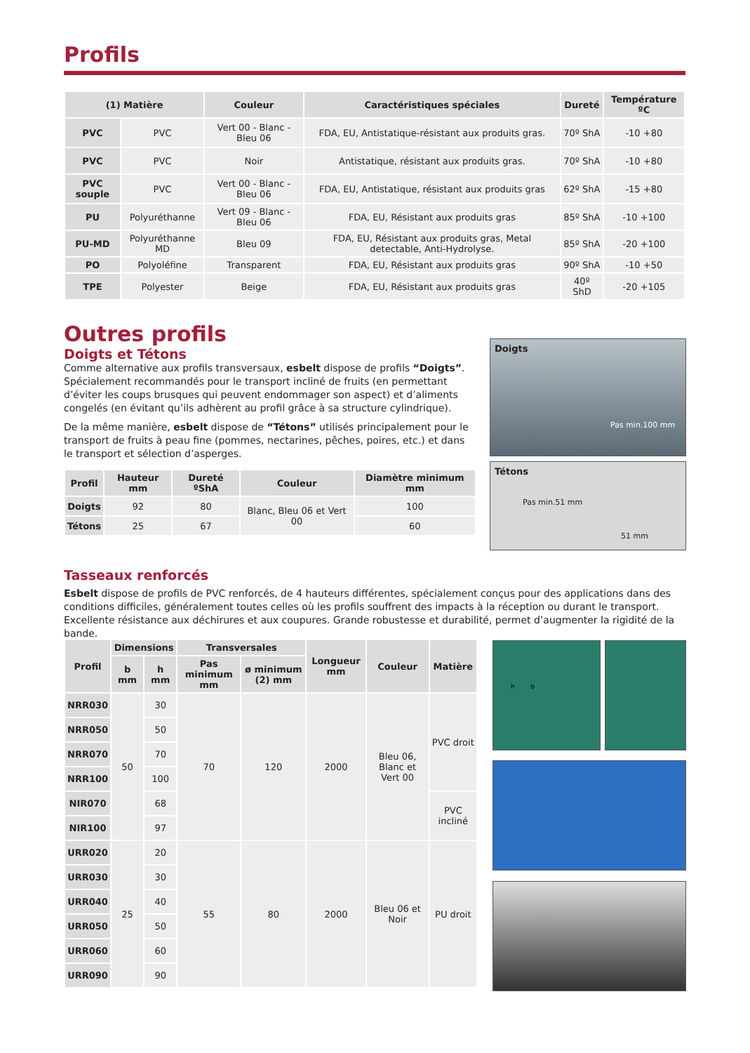Profils
| (1) Matière | | Couleur | Caractéristiques spéciales | Dureté | Température ºC |
| --- | --- | --- | --- | --- | --- |
| PVC | PVC | Vert 00 - Blanc - Bleu 06 | FDA, EU, Antistatique-résistant aux produits gras. | 70º ShA | -10 +80 |
| PVC | PVC | Noir | Antistatique, résistant aux produits gras. | 70º ShA | -10 +80 |
| PVC souple | PVC | Vert 00 - Blanc - Bleu 06 | FDA, EU, Antistatique, résistant aux produits gras | 62º ShA | -15 +80 |
| PU | Polyuréthanne | Vert 09 - Blanc - Bleu 06 | FDA, EU, Résistant aux produits gras | 85º ShA | -10 +100 |
| PU-MD | Polyuréthanne MD | Bleu 09 | FDA, EU, Résistant aux produits gras, Metal detectable, Anti-Hydrolyse. | 85º ShA | -20 +100 |
| PO | Polyoléfine | Transparent | FDA, EU, Résistant aux produits gras | 90º ShA | -10 +50 |
| TPE | Polyester | Beige | FDA, EU, Résistant aux produits gras | 40º ShD | -20 +105 |
Outres profils
Doigts et Tétons
Comme alternative aux profils transversaux, esbelt dispose de profils “Doigts”. Spécialement recommandés pour le transport incliné de fruits (en permettant d’éviter les coups brusques qui peuvent endommager son aspect) et d’aliments congelés (en évitant qu’ils adhèrent au profil grâce à sa structure cylindrique).
De la même manière, esbelt dispose de “Tétons” utilisés principalement pour le transport de fruits à peau fine (pommes, nectarines, pêches, poires, etc.) et dans le transport et sélection d’asperges.
| Profil | Hauteur mm | Dureté ºShA | Couleur | Diamètre minimum mm |
| --- | --- | --- | --- | --- |
| Doigts | 92 | 80 | Blanc, Bleu 06 et Vert 00 | 100 |
| Tétons | 25 | 67 | | 60 |
Doigts
Pas min.100 mm
Tétons
Pas min.51 mm
51 mm
Tasseaux renforcés
Esbelt dispose de profils de PVC renforcés, de 4 hauteurs différentes, spécialement conçus pour des applications dans des conditions difficiles, généralement toutes celles où les profils souffrent des impacts à la réception ou durant le transport. Excellente résistance aux déchirures et aux coupures. Grande robustesse et durabilité, permet d’augmenter la rigidité de la bande.
| Profil | Dimensions | | Transversales | | Longueur mm | Couleur | Matière |
| --- | --- | --- | --- | --- | --- | --- | --- |
| | b mm | h mm | Pas minimum mm | ø minimum (2) mm | | | |
| NRR030 | 50 | 30 | 70 | 120 | 2000 | Bleu 06, Blanc et Vert 00 | PVC droit |
| NRR050 | | 50 | | | | | |
| NRR070 | | 70 | | | | | |
| NRR100 | | 100 | | | | | |
| NIR070 | | 68 | | | | | PVC incliné |
| NIR100 | | 97 | | | | | |
| URR020 | 25 | 20 | 55 | 80 | 2000 | Bleu 06 et Noir | PU droit |
| URR030 | | 30 | | | | | |
| URR040 | | 40 | | | | | |
| URR050 | | 50 | | | | | |
| URR060 | | 60 | | | | | |
| URR090 | | 90 | | | | | |
h b